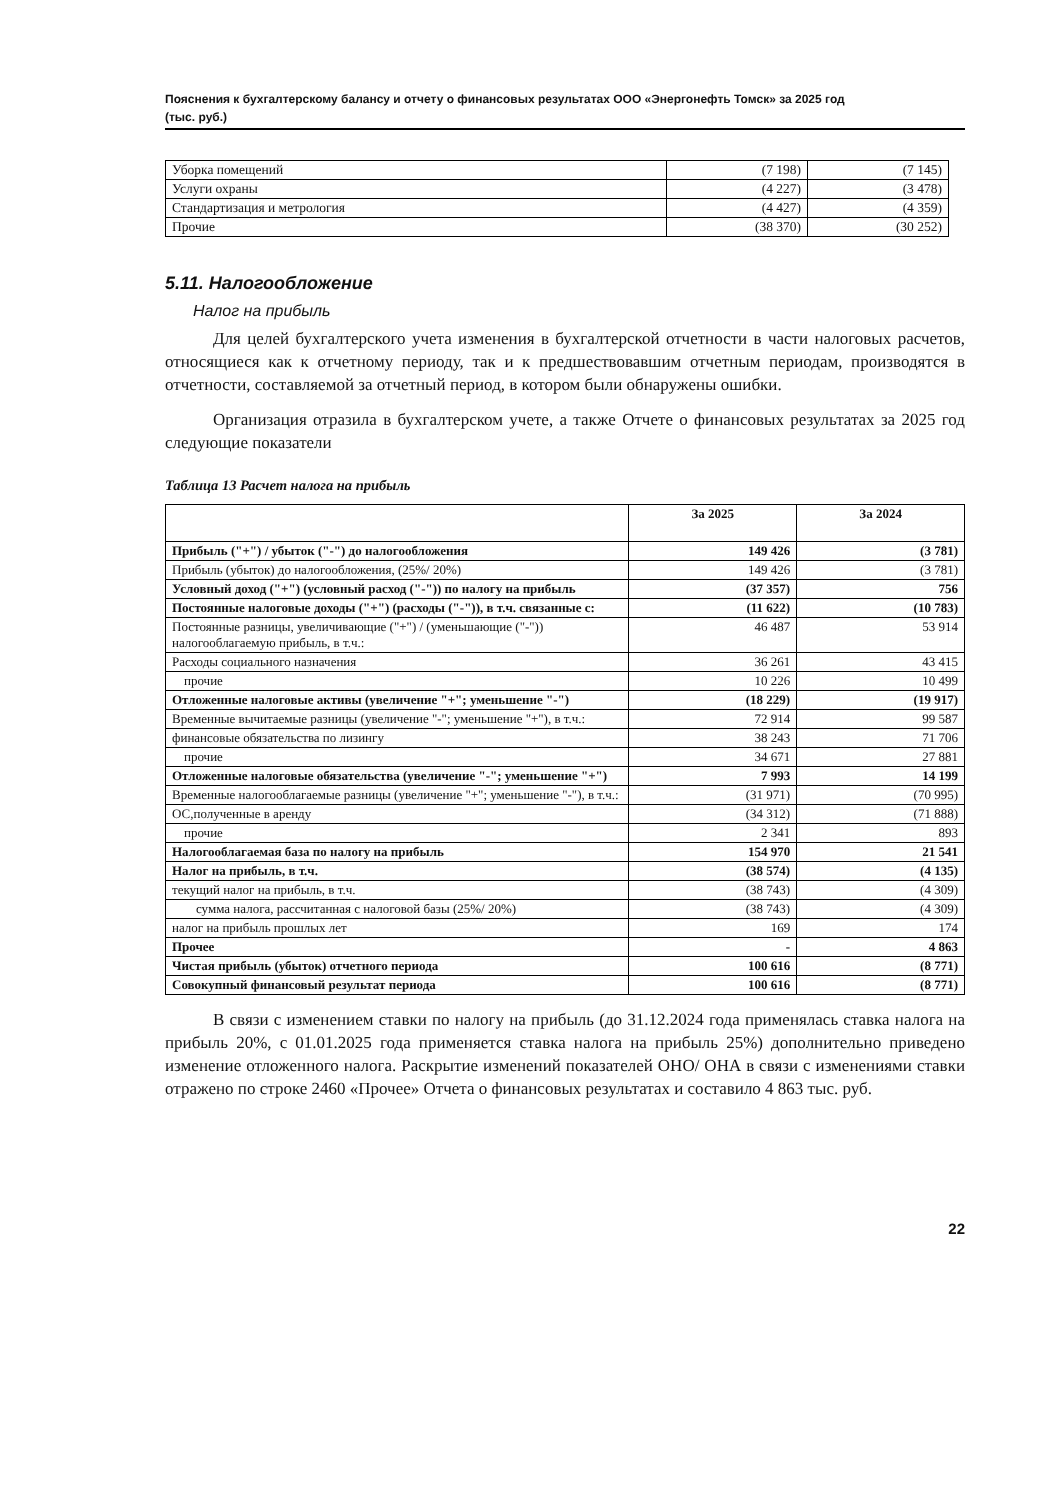Пояснения к бухгалтерскому балансу и отчету о финансовых результатах ООО «Энергонефть Томск» за 2025 год
(тыс. руб.)
| Уборка помещений | (7 198) | (7 145) |
| Услуги охраны | (4 227) | (3 478) |
| Стандартизация и метрология | (4 427) | (4 359) |
| Прочие | (38 370) | (30 252) |
5.11. Налогообложение
Налог на прибыль
Для целей бухгалтерского учета изменения в бухгалтерской отчетности в части налоговых расчетов, относящиеся как к отчетному периоду, так и к предшествовавшим отчетным периодам, производятся в отчетности, составляемой за отчетный период, в котором были обнаружены ошибки.
Организация отразила в бухгалтерском учете, а также Отчете о финансовых результатах за 2025 год следующие показатели
Таблица 13 Расчет налога на прибыль
| | За 2025 | За 2024 |
| --- | --- | --- |
| Прибыль ("+") / убыток ("-") до налогообложения | 149 426 | (3 781) |
| Прибыль (убыток) до налогообложения, (25%/ 20%) | 149 426 | (3 781) |
| Условный доход ("+") (условный расход ("-")) по налогу на прибыль | (37 357) | 756 |
| Постоянные налоговые доходы ("+") (расходы ("-")), в т.ч. связанные с: | (11 622) | (10 783) |
| Постоянные разницы, увеличивающие ("+") / (уменьшающие ("-")) налогооблагаемую прибыль, в т.ч.: | 46 487 | 53 914 |
| Расходы социального назначения | 36 261 | 43 415 |
| прочие | 10 226 | 10 499 |
| Отложенные налоговые активы (увеличение "+"; уменьшение "-") | (18 229) | (19 917) |
| Временные вычитаемые разницы (увеличение "-"; уменьшение "+"), в т.ч.: | 72 914 | 99 587 |
| финансовые обязательства по лизингу | 38 243 | 71 706 |
| прочие | 34 671 | 27 881 |
| Отложенные налоговые обязательства (увеличение "-"; уменьшение "+") | 7 993 | 14 199 |
| Временные налогооблагаемые разницы (увеличение "+"; уменьшение "-"), в т.ч.: | (31 971) | (70 995) |
| ОС,полученные в аренду | (34 312) | (71 888) |
| прочие | 2 341 | 893 |
| Налогооблагаемая база по налогу на прибыль | 154 970 | 21 541 |
| Налог на прибыль, в т.ч. | (38 574) | (4 135) |
| текущий налог на прибыль, в т.ч. | (38 743) | (4 309) |
| сумма налога, рассчитанная с налоговой базы (25%/ 20%) | (38 743) | (4 309) |
| налог на прибыль прошлых лет | 169 | 174 |
| Прочее | - | 4 863 |
| Чистая прибыль (убыток) отчетного периода | 100 616 | (8 771) |
| Совокупный финансовый результат периода | 100 616 | (8 771) |
В связи с изменением ставки по налогу на прибыль (до 31.12.2024 года применялась ставка налога на прибыль 20%, с 01.01.2025 года применяется ставка налога на прибыль 25%) дополнительно приведено изменение отложенного налога. Раскрытие изменений показателей ОНО/ ОНА в связи с изменениями ставки отражено по строке 2460 «Прочее» Отчета о финансовых результатах и составило 4 863 тыс. руб.
22